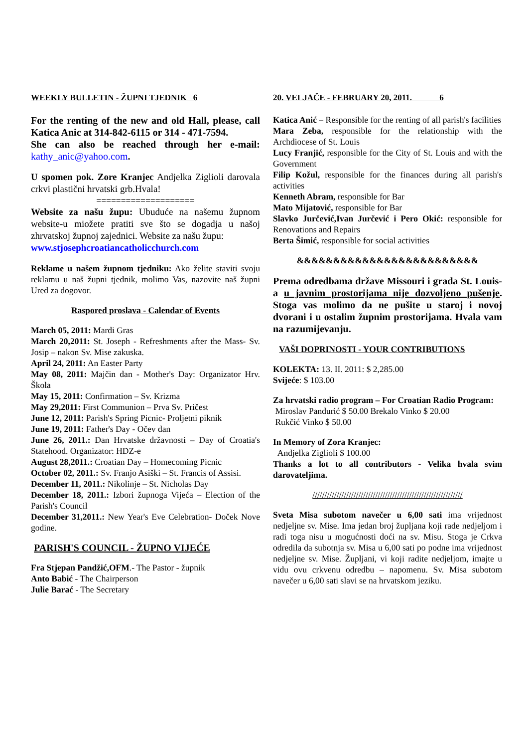WEEKLY BULLETIN - ŽUPNI TJEDNIK 6
For the renting of the new and old Hall, please, call Katica Anic at 314-842-6115 or 314 - 471-7594.
She can also be reached through her e-mail: kathy_anic@yahoo.com.
U spomen pok. Zore Kranjec Andjelka Ziglioli darovala crkvi plastični hrvatski grb.Hvala!
====================
Website za našu župu: Ubuduće na našemu župnom website-u miožete pratiti sve što se dogadja u našoj zhrvatskoj župnoj zajednici. Website za našu župu:
www.stjosephcroatiancatholicchurch.com
Reklame u našem župnom tjedniku: Ako želite staviti svoju reklamu u naš župni tjednik, molimo Vas, nazovite naš župni Ured za dogovor.
Raspored proslava - Calendar of Events
March 05, 2011: Mardi Gras
March 20,2011: St. Joseph - Refreshments after the Mass- Sv. Josip – nakon Sv. Mise zakuska.
April 24, 2011: An Easter Party
May 08, 2011: Majčin dan - Mother's Day: Organizator Hrv. Škola
May 15, 2011: Confirmation – Sv. Krizma
May 29,2011: First Communion – Prva Sv. Pričest
June 12, 2011: Parish's Spring Picnic- Proljetni piknik
June 19, 2011: Father's Day - Očev dan
June 26, 2011.: Dan Hrvatske državnosti – Day of Croatia's Statehood. Organizator: HDZ-e
August 28,2011.: Croatian Day – Homecoming Picnic
October 02, 2011.: Sv. Franjo Asiški – St. Francis of Assisi.
December 11, 2011.: Nikolinje – St. Nicholas Day
December 18, 2011.: Izbori župnoga Vijeća – Election of the Parish's Council
December 31,2011.: New Year's Eve Celebration- Doček Nove godine.
PARISH'S COUNCIL - ŽUPNO VIJEĆE
Fra Stjepan Pandžić,OFM.- The Pastor - župnik
Anto Babić - The Chairperson
Julie Barać - The Secretary
20. VELJAČE - FEBRUARY 20, 2011. 6
Katica Anić – Responsible for the renting of all parish's facilities
Mara Zeba, responsible for the relationship with the Archdiocese of St. Louis
Lucy Franjić, responsible for the City of St. Louis and with the Government
Filip Kožul, responsible for the finances during all parish's activities
Kenneth Abram, responsible for Bar
Mato Mijatović, responsible for Bar
Slavko Jurčević,Ivan Jurčević i Pero Okić: responsible for Renovations and Repairs
Berta Šimić, responsible for social activities
&&&&&&&&&&&&&&&&&&&&&&&&&
Prema odredbama države Missouri i grada St. Louis-a u javnim prostorijama nije dozvoljeno pušenje. Stoga vas molimo da ne pušite u staroj i novoj dvorani i u ostalim župnim prostorijama. Hvala vam na razumijevanju.
VAŠI DOPRINOSTI - YOUR CONTRIBUTIONS
KOLEKTA: 13. II. 2011: $ 2,285.00
Svijeće: $ 103.00
Za hrvatski radio program – For Croatian Radio Program:
Miroslav Pandurić $ 50.00 Brekalo Vinko $ 20.00
Rukčić Vinko $ 50.00
In Memory of Zora Kranjec:
Andjelka Ziglioli $ 100.00
Thanks a lot to all contributors - Velika hvala svim darovateljima.
//////////////////////////////////////////////////////////////
Sveta Misa subotom navečer u 6,00 sati ima vrijednost nedjeljne sv. Mise. Ima jedan broj župljana koji rade nedjeljom i radi toga nisu u mogućnosti doći na sv. Misu. Stoga je Crkva odredila da subotnja sv. Misa u 6,00 sati po podne ima vrijednost nedjeljne sv. Mise. Župljani, vi koji radite nedjeljom, imajte u vidu ovu crkvenu odredbu – napomenu. Sv. Misa subotom navečer u 6,00 sati slavi se na hrvatskom jeziku.